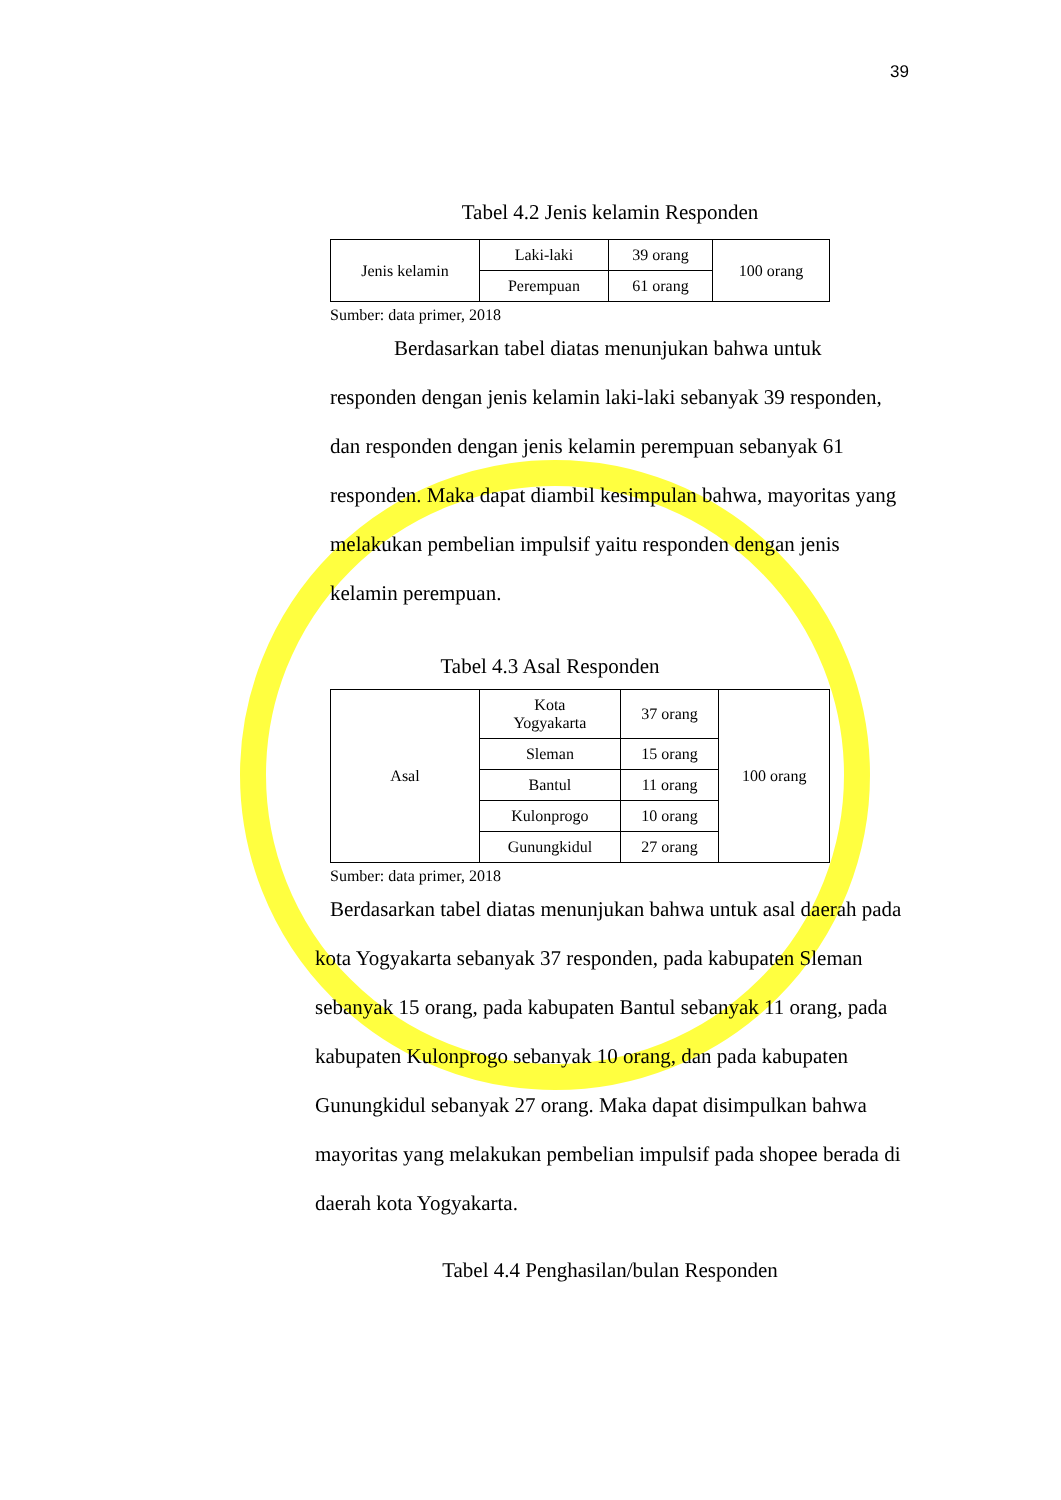39
Tabel 4.2 Jenis kelamin Responden
| Jenis kelamin | Laki-laki | 39 orang | 100 orang |
| | Perempuan | 61 orang | |
Sumber: data primer, 2018
Berdasarkan tabel diatas menunjukan bahwa untuk responden dengan jenis kelamin laki-laki sebanyak 39 responden, dan responden dengan jenis kelamin perempuan sebanyak 61 responden. Maka dapat diambil kesimpulan bahwa, mayoritas yang melakukan pembelian impulsif yaitu responden dengan jenis kelamin perempuan.
Tabel 4.3 Asal Responden
| Asal | Kota Yogyakarta | 37 orang | 100 orang |
| | Sleman | 15 orang | |
| | Bantul | 11 orang | |
| | Kulonprogo | 10 orang | |
| | Gunungkidul | 27 orang | |
Sumber: data primer, 2018
Berdasarkan tabel diatas menunjukan bahwa untuk asal daerah pada kota Yogyakarta sebanyak 37 responden, pada kabupaten Sleman sebanyak 15 orang, pada kabupaten Bantul sebanyak 11 orang, pada kabupaten Kulonprogo sebanyak 10 orang, dan pada kabupaten Gunungkidul sebanyak 27 orang. Maka dapat disimpulkan bahwa mayoritas yang melakukan pembelian impulsif pada shopee berada di daerah kota Yogyakarta.
Tabel 4.4 Penghasilan/bulan Responden